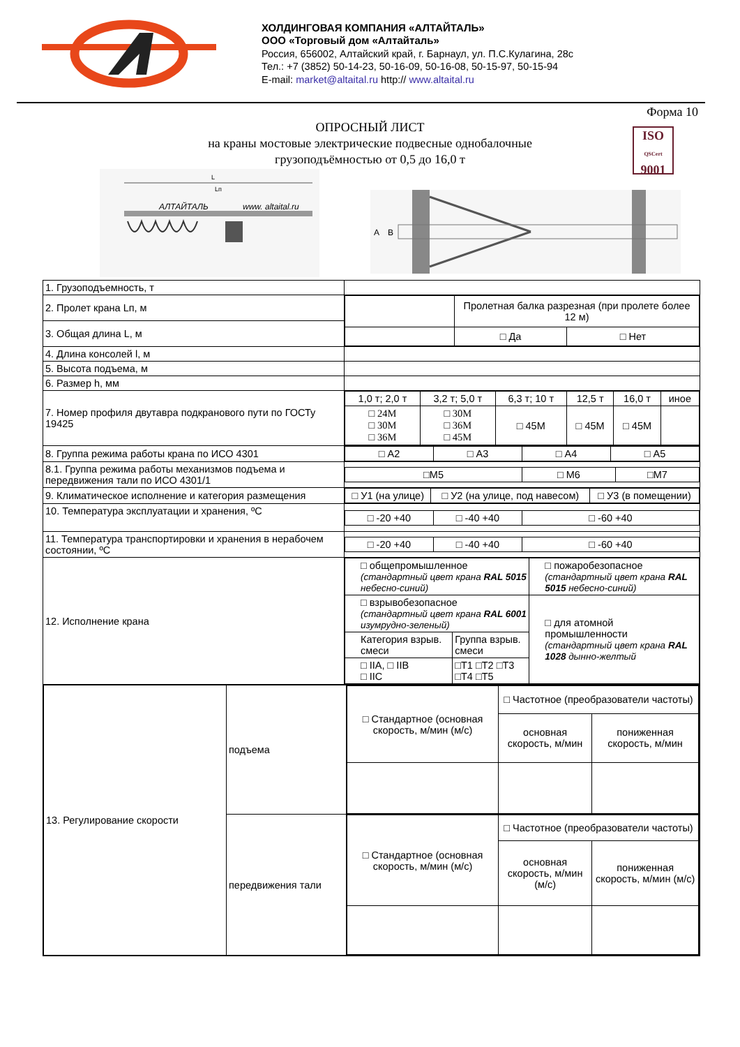ХОЛДИНГОВАЯ КОМПАНИЯ «АЛТАЙТАЛЬ»
ООО «Торговый дом «Алтайталь»
Россия, 656002, Алтайский край, г. Барнаул, ул. П.С.Кулагина, 28с
Тел.: +7 (3852) 50-14-23, 50-16-09, 50-16-08, 50-15-97, 50-15-94
E-mail: market@altaital.ru http:// www.altaital.ru
Форма 10
ОПРОСНЫЙ ЛИСТ
на краны мостовые электрические подвесные однобалочные
грузоподъёмностью от 0,5 до 16,0 т
ISO
QSCert
9001
АЛТАЙТАЛЬ
www. altaital.ru
L
Lп
A
B
| 1. Грузоподъемность, т | |
| 2. Пролет крана Lп, м | / / Пролетная балка разрезная (при пролете более 12 м) / / / / □ Да / □ Нет / |
| 3. Общая длина L, м | |
| 4. Длина консолей l, м | |
| 5. Высота подъема, м | |
| 6. Размер h, мм | |
| 7. Номер профиля двутавра подкранового пути по ГОСТу 19425 | / 1,0 т; 2,0 т / 3,2 т; 5,0 т / 6,3 т; 10 т / 12,5 т / 16,0 т / иное / / □ 24М □ 30М □ 36М / □ 30М □ 36М □ 45М / □ 45М / □ 45М / □ 45М / / |
| 8. Группа режима работы крана по ИСО 4301 | / □ А2 / □ А3 / □ А4 / □ А5 / |
| 8.1. Группа режима работы механизмов подъема и передвижения тали по ИСО 4301/1 | / □М5 / □ М6 / □М7 / |
| 9. Климатическое исполнение и категория размещения | / □ У1 (на улице) / □ У2 (на улице, под навесом) / □ У3 (в помещении) / |
| 10. Температура эксплуатации и хранения, ºС | / □ -20 +40 / □ -40 +40 / □ -60 +40 / |
| 11. Температура транспортировки и хранения в нерабочем состоянии, ºС | / □ -20 +40 / □ -40 +40 / □ -60 +40 / |
| 12. Исполнение крана | / □ общепромышленное (стандартный цвет крана RAL 5015 небесно-синий) / / □ пожаробезопасное (стандартный цвет крана RAL 5015 небесно-синий) / / □ взрывобезопасное (стандартный цвет крана RAL 6001 изумрудно-зеленый) / / □ для атомной промышленности (стандартный цвет крана RAL 1028 дынно-желтый / / Категория взрыв. смеси / Группа взрыв. смеси / / / □ IIA, □ IIB □ IIC / □T1 □T2 □T3 □T4 □T5 / / |
| / 13. Регулирование скорости / подъема / / □ Стандартное (основная скорость, м/мин (м/с) / □ Частотное (преобразователи частоты) / / / / основная скорость, м/мин / пониженная скорость, м/мин / / / / передвижения тали / / □ Стандартное (основная скорость, м/мин (м/с) / □ Частотное (преобразователи частоты) / / / / основная скорость, м/мин (м/с) / пониженная скорость, м/мин (м/с) / / | |